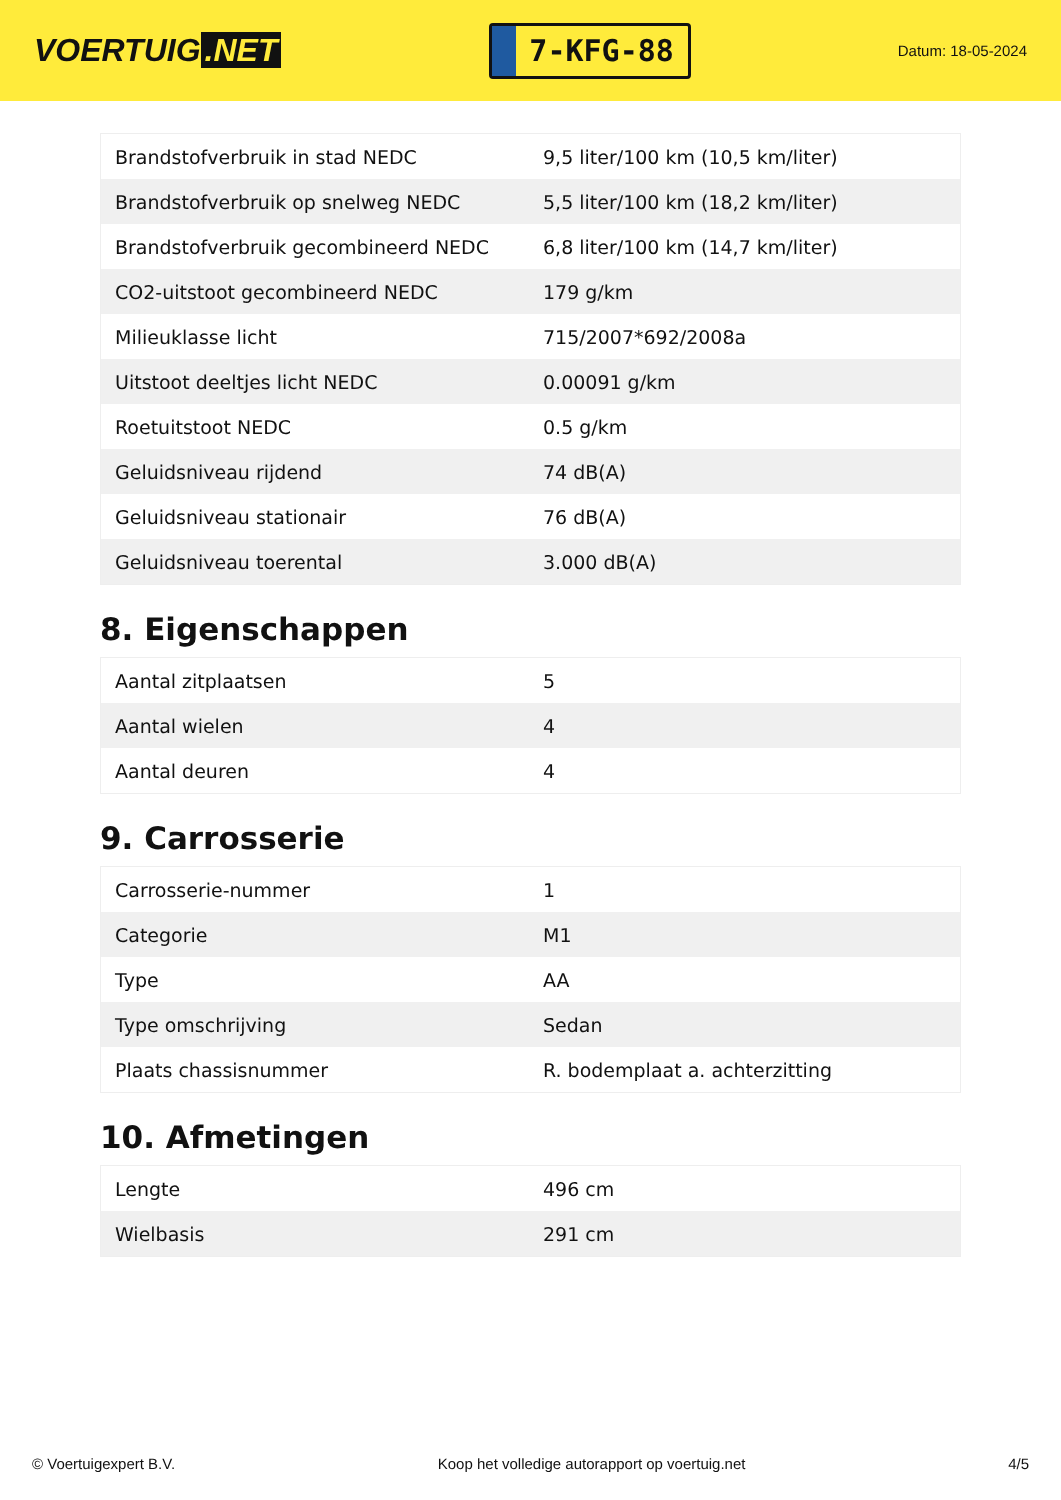VOERTUIG.NET
7-KFG-88
Datum: 18-05-2024
| Brandstofverbruik in stad NEDC | 9,5 liter/100 km (10,5 km/liter) |
| Brandstofverbruik op snelweg NEDC | 5,5 liter/100 km (18,2 km/liter) |
| Brandstofverbruik gecombineerd NEDC | 6,8 liter/100 km (14,7 km/liter) |
| CO2-uitstoot gecombineerd NEDC | 179 g/km |
| Milieuklasse licht | 715/2007*692/2008a |
| Uitstoot deeltjes licht NEDC | 0.00091 g/km |
| Roetuitstoot NEDC | 0.5 g/km |
| Geluidsniveau rijdend | 74 dB(A) |
| Geluidsniveau stationair | 76 dB(A) |
| Geluidsniveau toerental | 3.000 dB(A) |
8. Eigenschappen
| Aantal zitplaatsen | 5 |
| Aantal wielen | 4 |
| Aantal deuren | 4 |
9. Carrosserie
| Carrosserie-nummer | 1 |
| Categorie | M1 |
| Type | AA |
| Type omschrijving | Sedan |
| Plaats chassisnummer | R. bodemplaat a. achterzitting |
10. Afmetingen
| Lengte | 496 cm |
| Wielbasis | 291 cm |
© Voertuigexpert B.V. Koop het volledige autorapport op voertuig.net 4/5